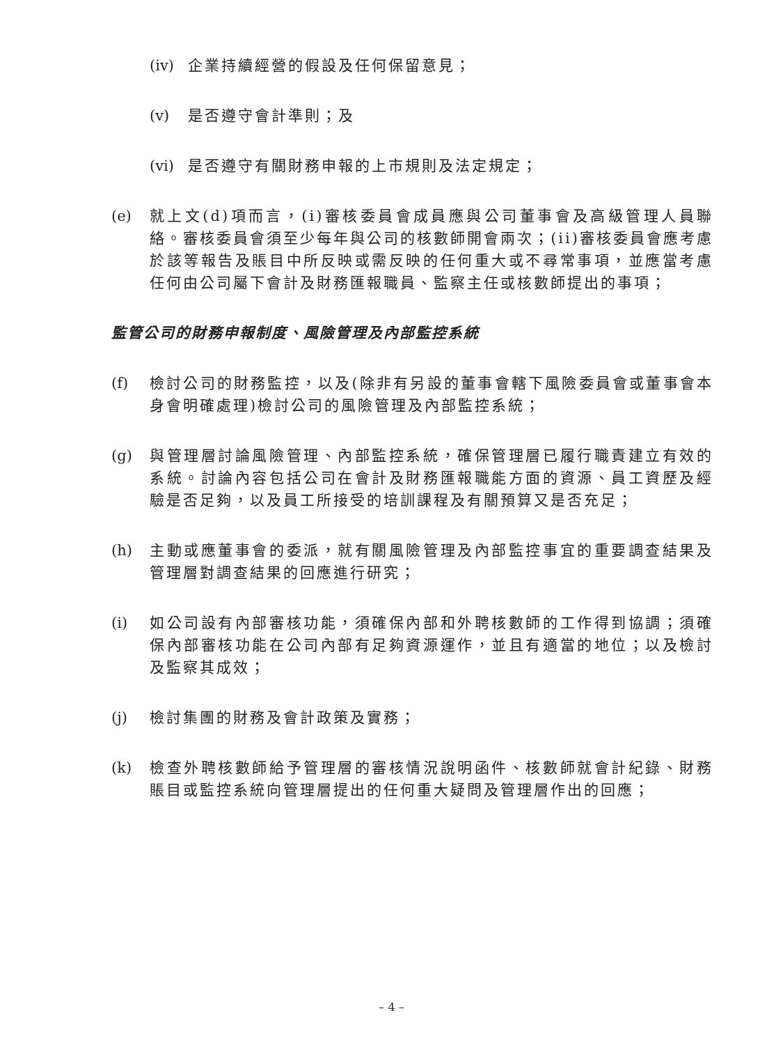(iv) 企業持續經營的假設及任何保留意見；
(v) 是否遵守會計準則；及
(vi) 是否遵守有關財務申報的上市規則及法定規定；
(e) 就上文(d)項而言，(i)審核委員會成員應與公司董事會及高級管理人員聯絡。審核委員會須至少每年與公司的核數師開會兩次；(ii)審核委員會應考慮於該等報告及賬目中所反映或需反映的任何重大或不尋常事項，並應當考慮任何由公司屬下會計及財務匯報職員、監察主任或核數師提出的事項；
監管公司的財務申報制度、風險管理及內部監控系統
(f) 檢討公司的財務監控，以及(除非有另設的董事會轄下風險委員會或董事會本身會明確處理)檢討公司的風險管理及內部監控系統；
(g) 與管理層討論風險管理、內部監控系統，確保管理層已履行職責建立有效的系統。討論內容包括公司在會計及財務匯報職能方面的資源、員工資歷及經驗是否足夠，以及員工所接受的培訓課程及有關預算又是否充足；
(h) 主動或應董事會的委派，就有關風險管理及內部監控事宜的重要調查結果及管理層對調查結果的回應進行研究；
(i) 如公司設有內部審核功能，須確保內部和外聘核數師的工作得到協調；須確保內部審核功能在公司內部有足夠資源運作，並且有適當的地位；以及檢討及監察其成效；
(j) 檢討集團的財務及會計政策及實務；
(k) 檢查外聘核數師給予管理層的審核情況說明函件、核數師就會計紀錄、財務賬目或監控系統向管理層提出的任何重大疑問及管理層作出的回應；
– 4 –